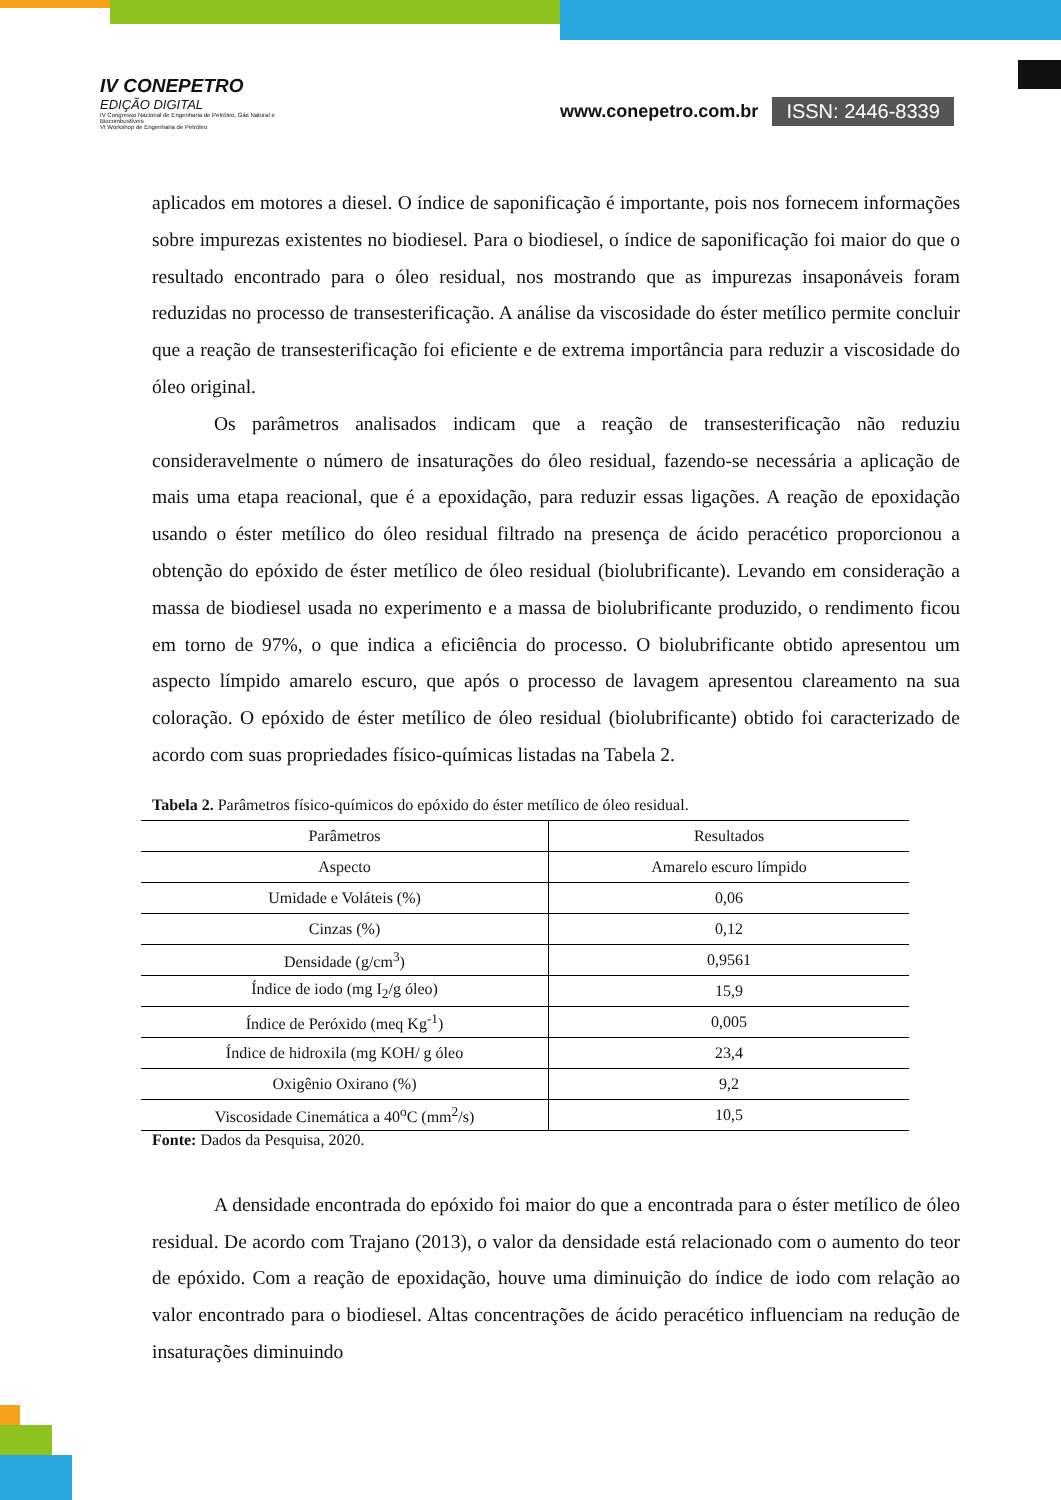IV CONEPETRO
EDIÇÃO DIGITAL
IV Congresso Nacional de Engenharia de Petróleo, Gás Natural e Biocombustíveis
VI Workshop de Engenharia de Petróleo
www.conepetro.com.br
ISSN: 2446-8339
aplicados em motores a diesel. O índice de saponificação é importante, pois nos fornecem informações sobre impurezas existentes no biodiesel. Para o biodiesel, o índice de saponificação foi maior do que o resultado encontrado para o óleo residual, nos mostrando que as impurezas insaponáveis foram reduzidas no processo de transesterificação. A análise da viscosidade do éster metílico permite concluir que a reação de transesterificação foi eficiente e de extrema importância para reduzir a viscosidade do óleo original.
Os parâmetros analisados indicam que a reação de transesterificação não reduziu consideravelmente o número de insaturações do óleo residual, fazendo-se necessária a aplicação de mais uma etapa reacional, que é a epoxidação, para reduzir essas ligações. A reação de epoxidação usando o éster metílico do óleo residual filtrado na presença de ácido peracético proporcionou a obtenção do epóxido de éster metílico de óleo residual (biolubrificante). Levando em consideração a massa de biodiesel usada no experimento e a massa de biolubrificante produzido, o rendimento ficou em torno de 97%, o que indica a eficiência do processo. O biolubrificante obtido apresentou um aspecto límpido amarelo escuro, que após o processo de lavagem apresentou clareamento na sua coloração. O epóxido de éster metílico de óleo residual (biolubrificante) obtido foi caracterizado de acordo com suas propriedades físico-químicas listadas na Tabela 2.
Tabela 2. Parâmetros físico-químicos do epóxido do éster metílico de óleo residual.
| Parâmetros | Resultados |
| --- | --- |
| Aspecto | Amarelo escuro límpido |
| Umidade e Voláteis (%) | 0,06 |
| Cinzas (%) | 0,12 |
| Densidade (g/cm<sup>3</sup>) | 0,9561 |
| Índice de iodo (mg I<sub>2</sub>/g óleo) | 15,9 |
| Índice de Peróxido (meq Kg<sup>-1</sup>) | 0,005 |
| Índice de hidroxila (mg KOH/ g óleo | 23,4 |
| Oxigênio Oxirano (%) | 9,2 |
| Viscosidade Cinemática a 40<sup>o</sup>C (mm<sup>2</sup>/s) | 10,5 |
Fonte: Dados da Pesquisa, 2020.
A densidade encontrada do epóxido foi maior do que a encontrada para o éster metílico de óleo residual. De acordo com Trajano (2013), o valor da densidade está relacionado com o aumento do teor de epóxido. Com a reação de epoxidação, houve uma diminuição do índice de iodo com relação ao valor encontrado para o biodiesel. Altas concentrações de ácido peracético influenciam na redução de insaturações diminuindo